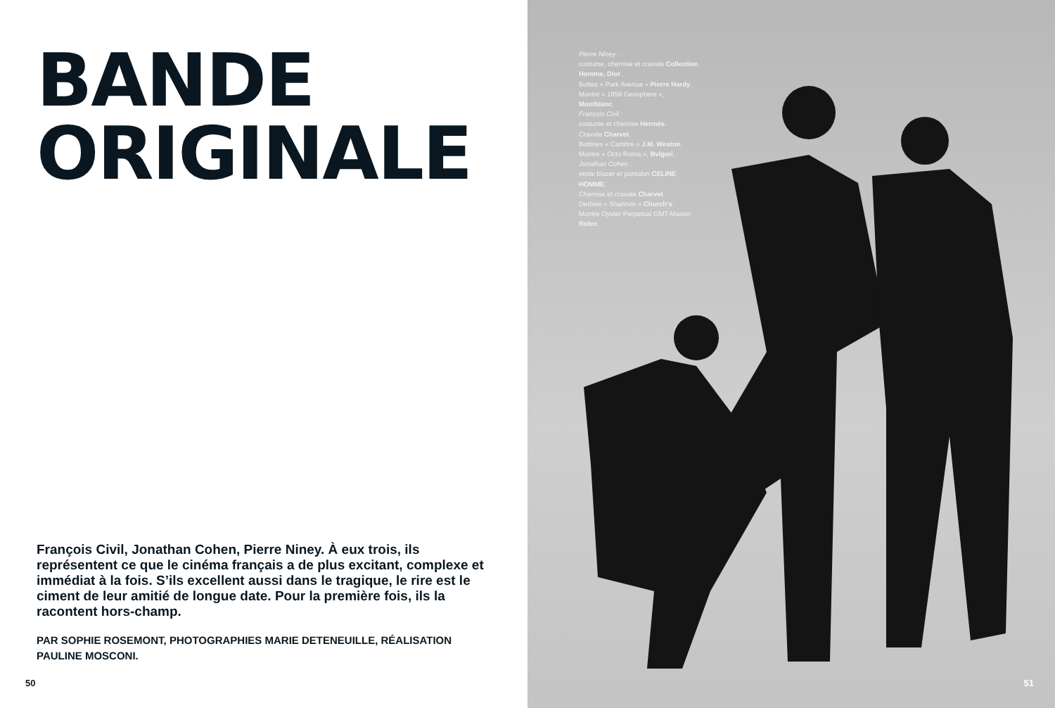BANDE
ORIGINALE
François Civil, Jonathan Cohen, Pierre Niney. À eux trois, ils représentent ce que le cinéma français a de plus excitant, complexe et immédiat à la fois. S’ils excellent aussi dans le tragique, le rire est le ciment de leur amitié de longue date. Pour la première fois, ils la racontent hors-champ.
PAR SOPHIE ROSEMONT, PHOTOGRAPHIES MARIE DETENEUILLE, RÉALISATION PAULINE MOSCONI.
50
Pierre Niney :
costume, chemise et cravate Collection Homme, Dior.
Bottes « Park Avenue » Pierre Hardy.
Montre « 1858 Geosphere », Montblanc.
François Civil :
costume et chemise Hermès.
Cravate Charvet.
Bottines « Cambre » J.M. Weston.
Montre « Octo Roma », Bvlgari.
Jonathan Cohen :
veste blazer et pantalon CELINE HOMME.
Chemise et cravate Charvet.
Derbies « Shannon » Church’s.
Montre Oyster Perpetual GMT-Master, Rolex.
51